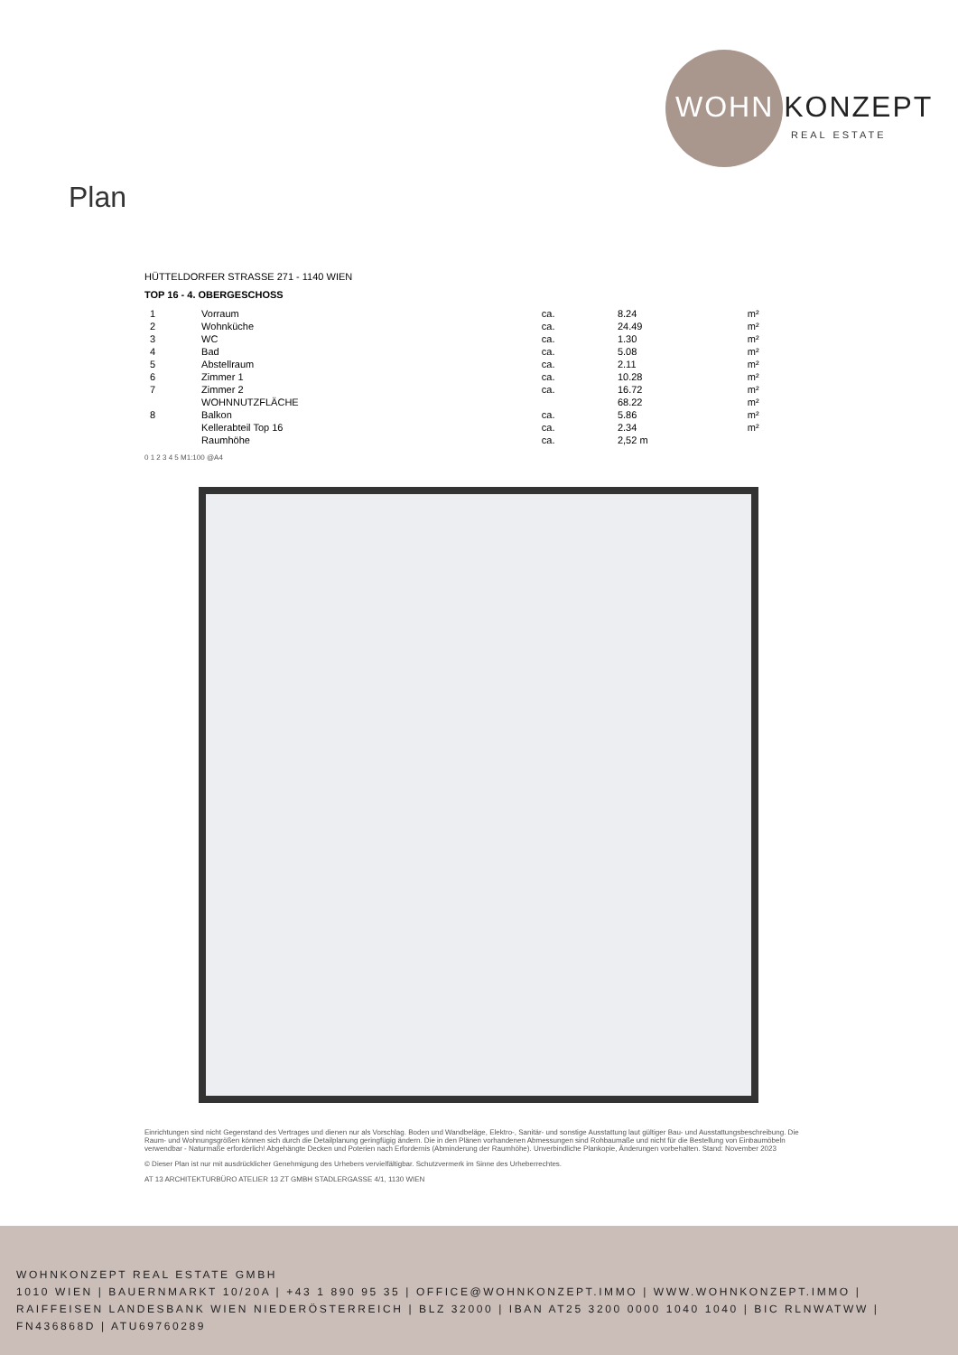WOHN KONZEPT
REAL ESTATE
Plan
HÜTTELDORFER STRASSE 271 - 1140 WIEN
TOP 16 - 4. OBERGESCHOSS
| 1 | Vorraum | ca. | 8.24 | m² |
| 2 | Wohnküche | ca. | 24.49 | m² |
| 3 | WC | ca. | 1.30 | m² |
| 4 | Bad | ca. | 5.08 | m² |
| 5 | Abstellraum | ca. | 2.11 | m² |
| 6 | Zimmer 1 | ca. | 10.28 | m² |
| 7 | Zimmer 2 | ca. | 16.72 | m² |
| | WOHNNUTZFLÄCHE | | 68.22 | m² |
| 8 | Balkon | ca. | 5.86 | m² |
| | Kellerabteil Top 16 | ca. | 2.34 | m² |
| | Raumhöhe | ca. | 2,52 m | |
0 1 2 3 4 5 M1:100 @A4
Einrichtungen sind nicht Gegenstand des Vertrages und dienen nur als Vorschlag. Boden und Wandbeläge, Elektro-, Sanitär- und sonstige Ausstattung laut gültiger Bau- und Ausstattungsbeschreibung. Die Raum- und Wohnungsgrößen können sich durch die Detailplanung geringfügig ändern. Die in den Plänen vorhandenen Abmessungen sind Rohbaumaße und nicht für die Bestellung von Einbaumöbeln verwendbar - Naturmaße erforderlich! Abgehängte Decken und Poterien nach Erfordernis (Abminderung der Raumhöhe). Unverbindliche Plankopie, Änderungen vorbehalten. Stand: November 2023
© Dieser Plan ist nur mit ausdrücklicher Genehmigung des Urhebers vervielfältigbar. Schutzvermerk im Sinne des Urheberrechtes.
AT 13 ARCHITEKTURBÜRO ATELIER 13 ZT GMBH STADLERGASSE 4/1, 1130 WIEN
WOHNKONZEPT REAL ESTATE GMBH
1010 WIEN | BAUERNMARKT 10/20A | +43 1 890 95 35 | OFFICE@WOHNKONZEPT.IMMO | WWW.WOHNKONZEPT.IMMO | RAIFFEISEN LANDESBANK WIEN NIEDERÖSTERREICH | BLZ 32000 | IBAN AT25 3200 0000 1040 1040 | BIC RLNWATWW | FN436868D | ATU69760289